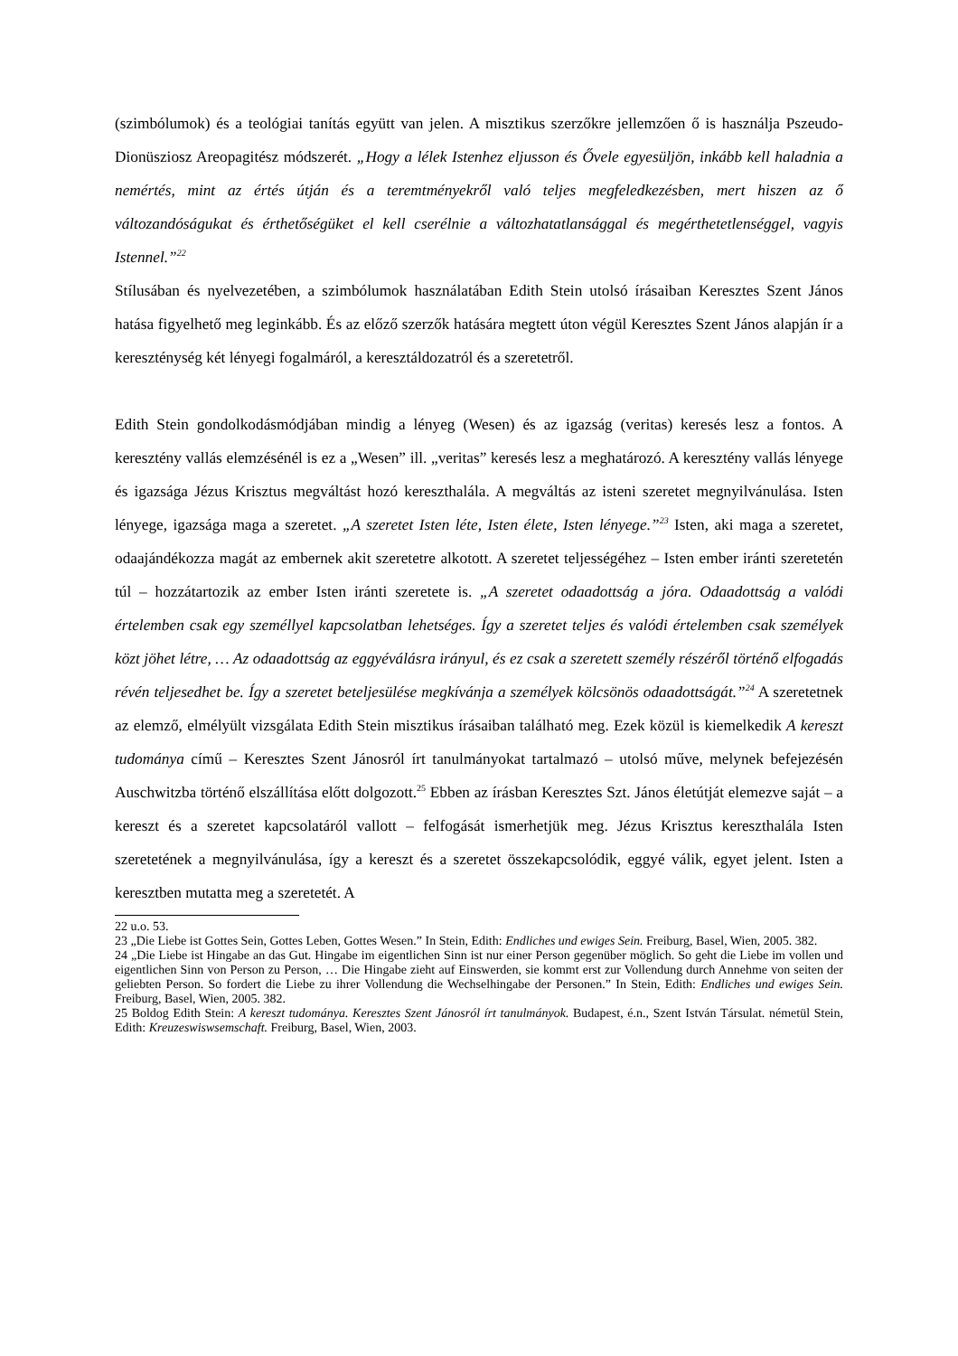(szimbólumok) és a teológiai tanítás együtt van jelen. A misztikus szerzőkre jellemzően ő is használja Pszeudo-Dionüsziosz Areopagitész módszerét. „Hogy a lélek Istenhez eljusson és Ővele egyesüljön, inkább kell haladnia a nemértés, mint az értés útján és a teremtményekről való teljes megfeledkezésben, mert hiszen az ő változandóságukat és érthetőségüket el kell cserélnie a változhatatlansággal és megérthetetlenséggel, vagyis Istennel.”<sup>22</sup>
Stílusában és nyelvezetében, a szimbólumok használatában Edith Stein utolsó írásaiban Keresztes Szent János hatása figyelhető meg leginkább. És az előző szerzők hatására megtett úton végül Keresztes Szent János alapján ír a kereszténység két lényegi fogalmáról, a keresztáldozatról és a szeretetről.
Edith Stein gondolkodásmódjában mindig a lényeg (Wesen) és az igazság (veritas) keresés lesz a fontos. A keresztény vallás elemzésénél is ez a „Wesen” ill. „veritas” keresés lesz a meghatározó. A keresztény vallás lényege és igazsága Jézus Krisztus megváltást hozó kereszthalála. A megváltás az isteni szeretet megnyilvánulása. Isten lényege, igazsága maga a szeretet. „A szeretet Isten léte, Isten élete, Isten lényege.”<sup>23</sup> Isten, aki maga a szeretet, odaajándékozza magát az embernek akit szeretetre alkotott. A szeretet teljességéhez – Isten ember iránti szeretetén túl – hozzátartozik az ember Isten iránti szeretete is. „A szeretet odaadottság a jóra. Odaadottság a valódi értelemben csak egy személlyel kapcsolatban lehetséges. Így a szeretet teljes és valódi értelemben csak személyek közt jöhet létre, … Az odaadottság az eggyéválásra irányul, és ez csak a szeretett személy részéről történő elfogadás révén teljesedhet be. Így a szeretet beteljesülése megkívánja a személyek kölcsönös odaadottságát.”<sup>24</sup> A szeretetnek az elemző, elmélyült vizsgálata Edith Stein misztikus írásaiban található meg. Ezek közül is kiemelkedik A kereszt tudománya című – Keresztes Szent Jánosról írt tanulmányokat tartalmazó – utolsó műve, melynek befejezésén Auschwitzba történő elszállítása előtt dolgozott.<sup>25</sup> Ebben az írásban Keresztes Szt. János életútját elemezve saját – a kereszt és a szeretet kapcsolatáról vallott – felfogását ismerhetjük meg. Jézus Krisztus kereszthalála Isten szeretetének a megnyilvánulása, így a kereszt és a szeretet összekapcsolódik, eggyé válik, egyet jelent. Isten a keresztben mutatta meg a szeretetét. A
22 u.o. 53.
23 „Die Liebe ist Gottes Sein, Gottes Leben, Gottes Wesen.” In Stein, Edith: Endliches und ewiges Sein. Freiburg, Basel, Wien, 2005. 382.
24 „Die Liebe ist Hingabe an das Gut. Hingabe im eigentlichen Sinn ist nur einer Person gegenüber möglich. So geht die Liebe im vollen und eigentlichen Sinn von Person zu Person, … Die Hingabe zieht auf Einswerden, sie kommt erst zur Vollendung durch Annehme von seiten der geliebten Person. So fordert die Liebe zu ihrer Vollendung die Wechselhingabe der Personen.” In Stein, Edith: Endliches und ewiges Sein. Freiburg, Basel, Wien, 2005. 382.
25 Boldog Edith Stein: A kereszt tudománya. Keresztes Szent Jánosról írt tanulmányok. Budapest, é.n., Szent István Társulat. németül Stein, Edith: Kreuzeswiswsemschaft. Freiburg, Basel, Wien, 2003.